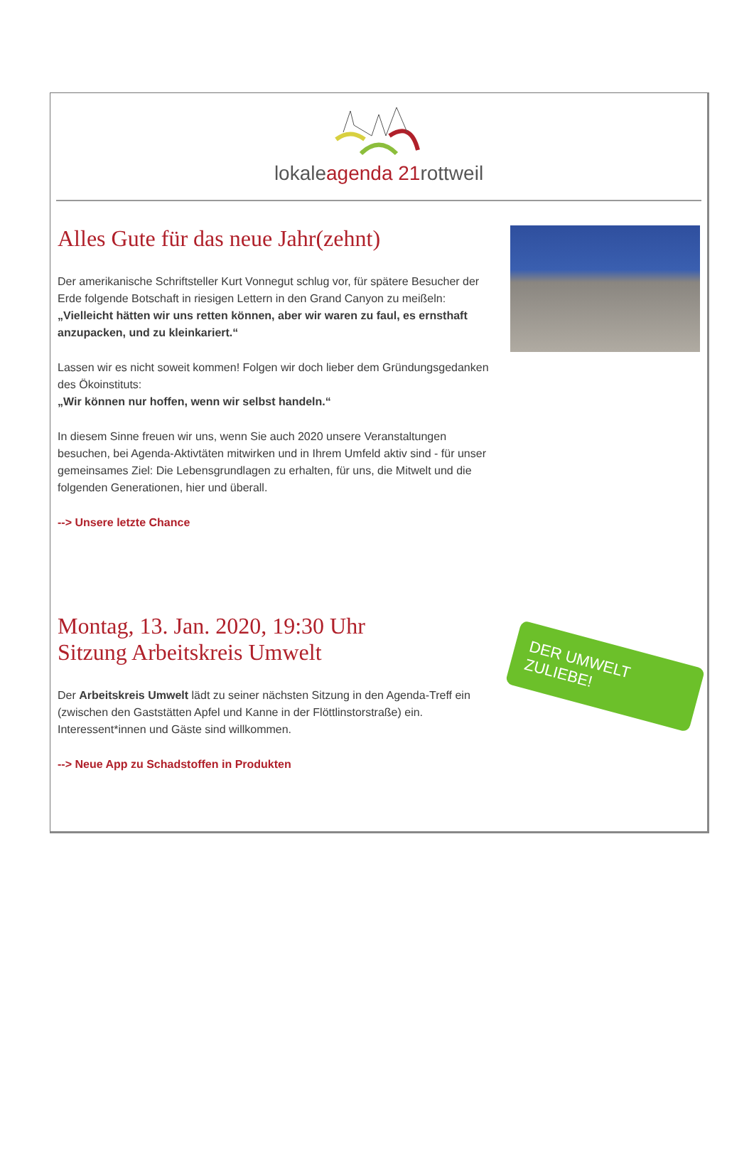lokaleagenda 21rottweil
Alles Gute für das neue Jahr(zehnt)
Der amerikanische Schriftsteller Kurt Vonnegut schlug vor, für spätere Besucher der Erde folgende Botschaft in riesigen Lettern in den Grand Canyon zu meißeln: „Vielleicht hätten wir uns retten können, aber wir waren zu faul, es ernsthaft anzupacken, und zu kleinkariert.“
Lassen wir es nicht soweit kommen! Folgen wir doch lieber dem Gründungsgedanken des Ökoinstituts:
„Wir können nur hoffen, wenn wir selbst handeln.“
In diesem Sinne freuen wir uns, wenn Sie auch 2020 unsere Veranstaltungen besuchen, bei Agenda-Aktivtäten mitwirken und in Ihrem Umfeld aktiv sind - für unser gemeinsames Ziel: Die Lebensgrundlagen zu erhalten, für uns, die Mitwelt und die folgenden Generationen, hier und überall.
--> Unsere letzte Chance
Montag, 13. Jan. 2020, 19:30 Uhr
Sitzung Arbeitskreis Umwelt
Der Arbeitskreis Umwelt lädt zu seiner nächsten Sitzung in den Agenda-Treff ein (zwischen den Gaststätten Apfel und Kanne in der Flöttlinstorstraße) ein. Interessent*innen und Gäste sind willkommen.
--> Neue App zu Schadstoffen in Produkten
DER UMWELT ZULIEBE!